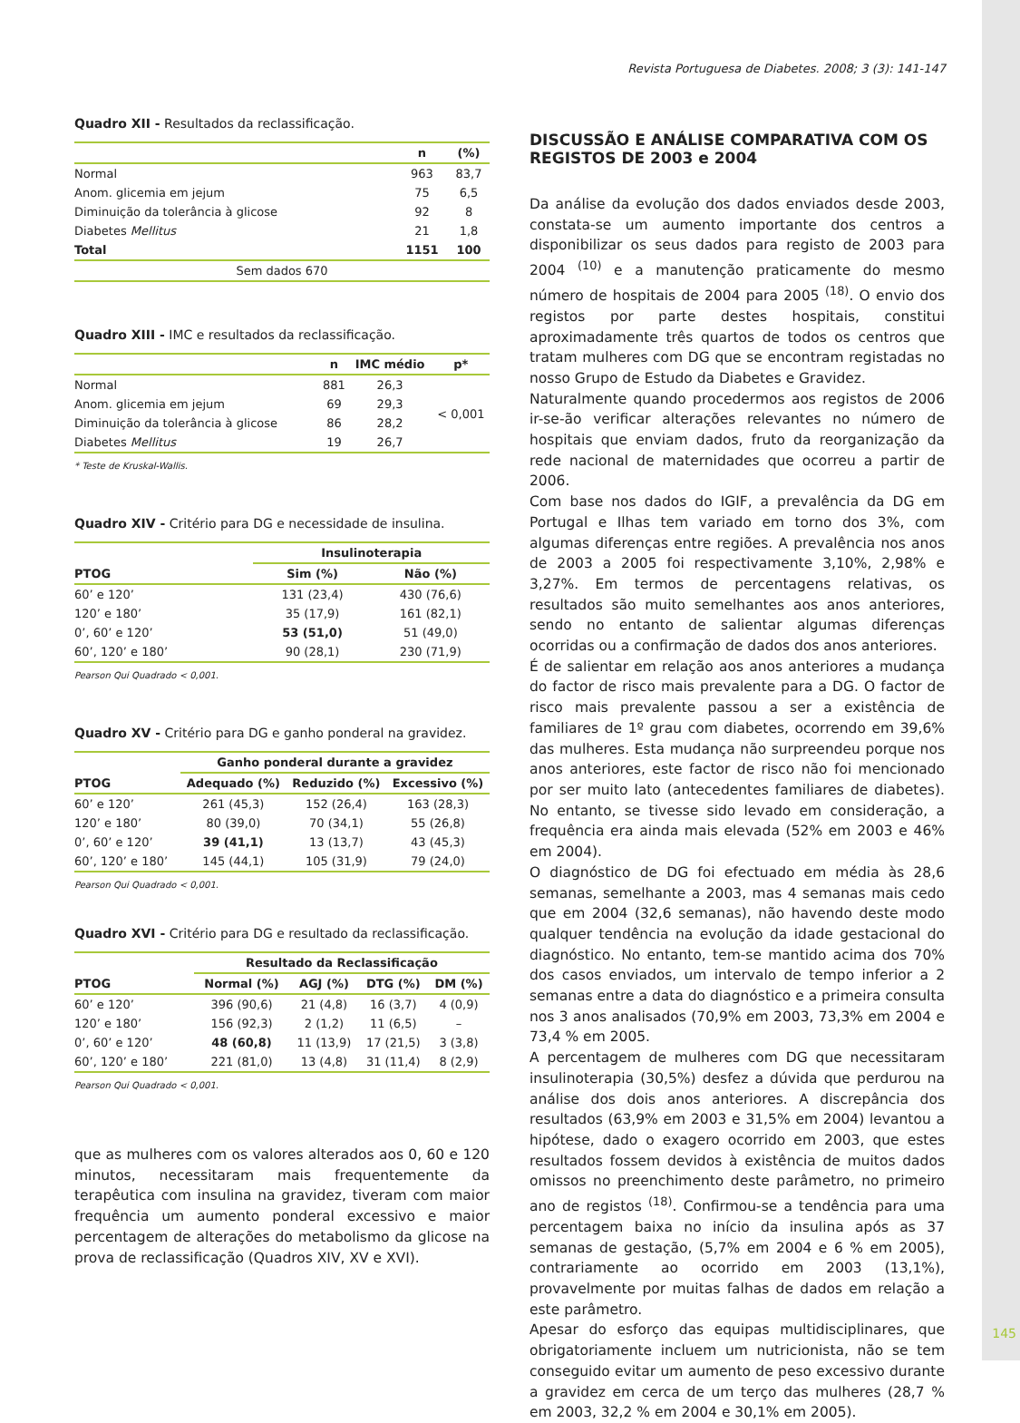145
Revista Portuguesa de Diabetes. 2008; 3 (3): 141-147
Quadro XII - Resultados da reclassificação.
| | n | (%) |
| --- | --- | --- |
| Normal | 963 | 83,7 |
| Anom. glicemia em jejum | 75 | 6,5 |
| Diminuição da tolerância à glicose | 92 | 8 |
| Diabetes Mellitus | 21 | 1,8 |
| Total | 1151 | 100 |
| Sem dados 670 | | |
Quadro XIII - IMC e resultados da reclassificação.
| | n | IMC médio | p* |
| --- | --- | --- | --- |
| Normal | 881 | 26,3 | < 0,001 |
| Anom. glicemia em jejum | 69 | 29,3 | |
| Diminuição da tolerância à glicose | 86 | 28,2 | |
| Diabetes Mellitus | 19 | 26,7 | |
* Teste de Kruskal-Wallis.
Quadro XIV - Critério para DG e necessidade de insulina.
| | Insulinoterapia | |
| --- | --- | --- |
| PTOG | Sim (%) | Não (%) |
| 60’ e 120’ | 131 (23,4) | 430 (76,6) |
| 120’ e 180’ | 35 (17,9) | 161 (82,1) |
| 0’, 60’ e 120’ | 53 (51,0) | 51 (49,0) |
| 60’, 120’ e 180’ | 90 (28,1) | 230 (71,9) |
Pearson Qui Quadrado < 0,001.
Quadro XV - Critério para DG e ganho ponderal na gravidez.
| | Ganho ponderal durante a gravidez | | |
| --- | --- | --- | --- |
| PTOG | Adequado (%) | Reduzido (%) | Excessivo (%) |
| 60’ e 120’ | 261 (45,3) | 152 (26,4) | 163 (28,3) |
| 120’ e 180’ | 80 (39,0) | 70 (34,1) | 55 (26,8) |
| 0’, 60’ e 120’ | 39 (41,1) | 13 (13,7) | 43 (45,3) |
| 60’, 120’ e 180’ | 145 (44,1) | 105 (31,9) | 79 (24,0) |
Pearson Qui Quadrado < 0,001.
Quadro XVI - Critério para DG e resultado da reclassificação.
| | Resultado da Reclassificação | | | |
| --- | --- | --- | --- | --- |
| PTOG | Normal (%) | AGJ (%) | DTG (%) | DM (%) |
| 60’ e 120’ | 396 (90,6) | 21 (4,8) | 16 (3,7) | 4 (0,9) |
| 120’ e 180’ | 156 (92,3) | 2 (1,2) | 11 (6,5) | – |
| 0’, 60’ e 120’ | 48 (60,8) | 11 (13,9) | 17 (21,5) | 3 (3,8) |
| 60’, 120’ e 180’ | 221 (81,0) | 13 (4,8) | 31 (11,4) | 8 (2,9) |
Pearson Qui Quadrado < 0,001.
que as mulheres com os valores alterados aos 0, 60 e 120 minutos, necessitaram mais frequentemente da terapêutica com insulina na gravidez, tiveram com maior frequência um aumento ponderal excessivo e maior percentagem de alterações do metabolismo da glicose na prova de reclassificação (Quadros XIV, XV e XVI).
DISCUSSÃO E ANÁLISE COMPARATIVA COM OS REGISTOS DE 2003 e 2004
Da análise da evolução dos dados enviados desde 2003, constata-se um aumento importante dos centros a disponibilizar os seus dados para registo de 2003 para 2004 <sup>(10)</sup> e a manutenção praticamente do mesmo número de hospitais de 2004 para 2005 <sup>(18)</sup>. O envio dos registos por parte destes hospitais, constitui aproximadamente três quartos de todos os centros que tratam mulheres com DG que se encontram registadas no nosso Grupo de Estudo da Diabetes e Gravidez.
Naturalmente quando procedermos aos registos de 2006 ir-se-ão verificar alterações relevantes no número de hospitais que enviam dados, fruto da reorganização da rede nacional de maternidades que ocorreu a partir de 2006.
Com base nos dados do IGIF, a prevalência da DG em Portugal e Ilhas tem variado em torno dos 3%, com algumas diferenças entre regiões. A prevalência nos anos de 2003 a 2005 foi respectivamente 3,10%, 2,98% e 3,27%. Em termos de percentagens relativas, os resultados são muito semelhantes aos anos anteriores, sendo no entanto de salientar algumas diferenças ocorridas ou a confirmação de dados dos anos anteriores.
É de salientar em relação aos anos anteriores a mudança do factor de risco mais prevalente para a DG. O factor de risco mais prevalente passou a ser a existência de familiares de 1º grau com diabetes, ocorrendo em 39,6% das mulheres. Esta mudança não surpreendeu porque nos anos anteriores, este factor de risco não foi mencionado por ser muito lato (antecedentes familiares de diabetes). No entanto, se tivesse sido levado em consideração, a frequência era ainda mais elevada (52% em 2003 e 46% em 2004).
O diagnóstico de DG foi efectuado em média às 28,6 semanas, semelhante a 2003, mas 4 semanas mais cedo que em 2004 (32,6 semanas), não havendo deste modo qualquer tendência na evolução da idade gestacional do diagnóstico. No entanto, tem-se mantido acima dos 70% dos casos enviados, um intervalo de tempo inferior a 2 semanas entre a data do diagnóstico e a primeira consulta nos 3 anos analisados (70,9% em 2003, 73,3% em 2004 e 73,4 % em 2005.
A percentagem de mulheres com DG que necessitaram insulinoterapia (30,5%) desfez a dúvida que perdurou na análise dos dois anos anteriores. A discrepância dos resultados (63,9% em 2003 e 31,5% em 2004) levantou a hipótese, dado o exagero ocorrido em 2003, que estes resultados fossem devidos à existência de muitos dados omissos no preenchimento deste parâmetro, no primeiro ano de registos <sup>(18)</sup>. Confirmou-se a tendência para uma percentagem baixa no início da insulina após as 37 semanas de gestação, (5,7% em 2004 e 6 % em 2005), contrariamente ao ocorrido em 2003 (13,1%), provavelmente por muitas falhas de dados em relação a este parâmetro.
Apesar do esforço das equipas multidisciplinares, que obrigatoriamente incluem um nutricionista, não se tem conseguido evitar um aumento de peso excessivo durante a gravidez em cerca de um terço das mulheres (28,7 % em 2003, 32,2 % em 2004 e 30,1% em 2005).